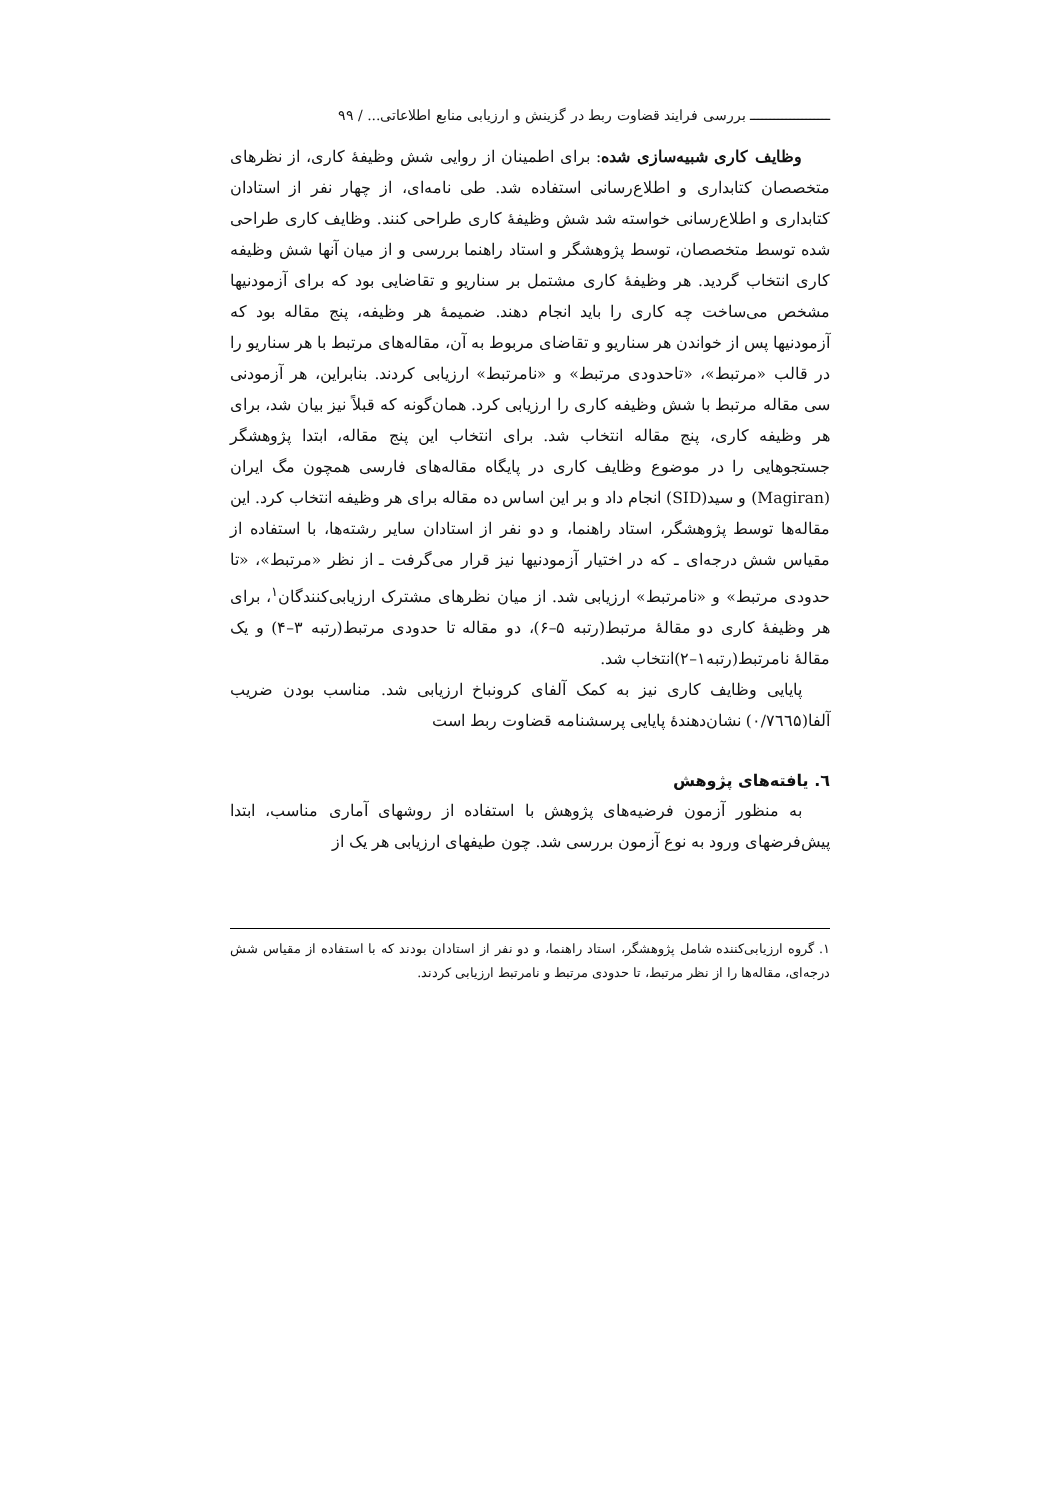ــــــــــــــــــــ بررسی فرایند قضاوت ربط در گزینش و ارزیابی منابع اطلاعاتی... / ۹۹
وظایف کاری شبیه‌سازی شده: برای اطمینان از روایی شش وظیفۀ کاری، از نظرهای متخصصان کتابداری و اطلاع‌رسانی استفاده شد. طی نامه‌ای، از چهار نفر از استادان کتابداری و اطلاع‌رسانی خواسته شد شش وظیفۀ کاری طراحی کنند. وظایف کاری طراحی شده توسط متخصصان، توسط پژوهشگر و استاد راهنما بررسی و از میان آنها شش وظیفه کاری انتخاب گردید. هر وظیفۀ کاری مشتمل بر سناریو و تقاضایی بود که برای آزمودنیها مشخص می‌ساخت چه کاری را باید انجام دهند. ضمیمۀ هر وظیفه، پنج مقاله بود که آزمودنیها پس از خواندن هر سناریو و تقاضای مربوط به آن، مقاله‌های مرتبط با هر سناریو را در قالب «مرتبط»، «تاحدودی مرتبط» و «نامرتبط» ارزیابی کردند. بنابراین، هر آزمودنی سی مقاله مرتبط با شش وظیفه کاری را ارزیابی کرد. همان‌گونه که قبلاً نیز بیان شد، برای هر وظیفه کاری، پنج مقاله انتخاب شد. برای انتخاب این پنج مقاله، ابتدا پژوهشگر جستجوهایی را در موضوع وظایف کاری در پایگاه مقاله‌های فارسی همچون مگ ایران (Magiran) و سید(SID) انجام داد و بر این اساس ده مقاله برای هر وظیفه انتخاب کرد. این مقاله‌ها توسط پژوهشگر، استاد راهنما، و دو نفر از استادان سایر رشته‌ها، با استفاده از مقیاس شش درجه‌ای ـ که در اختیار آزمودنیها نیز قرار می‌گرفت ـ از نظر «مرتبط»، «تا حدودی مرتبط» و «نامرتبط» ارزیابی شد. از میان نظرهای مشترک ارزیابی‌کنندگان<sup>۱</sup>، برای هر وظیفۀ کاری دو مقالۀ مرتبط(رتبه ۵–۶)، دو مقاله تا حدودی مرتبط(رتبه ۳–۴) و یک مقالۀ نامرتبط(رتبه۱–۲)انتخاب شد.
پایایی وظایف کاری نیز به کمک آلفای کرونباخ ارزیابی شد. مناسب بودن ضریب آلفا(۰/۷٦٦۵) نشان‌دهندۀ پایایی پرسشنامه قضاوت ربط است
٦. یافته‌های پژوهش
به منظور آزمون فرضیه‌های پژوهش با استفاده از روشهای آماری مناسب، ابتدا پیش‌فرضهای ورود به نوع آزمون بررسی شد. چون طیفهای ارزیابی هر یک از
۱. گروه ارزیابی‌کننده شامل پژوهشگر، استاد راهنما، و دو نفر از استادان بودند که با استفاده از مقیاس شش درجه‌ای، مقاله‌ها را از نظر مرتبط، تا حدودی مرتبط و نامرتبط ارزیابی کردند.